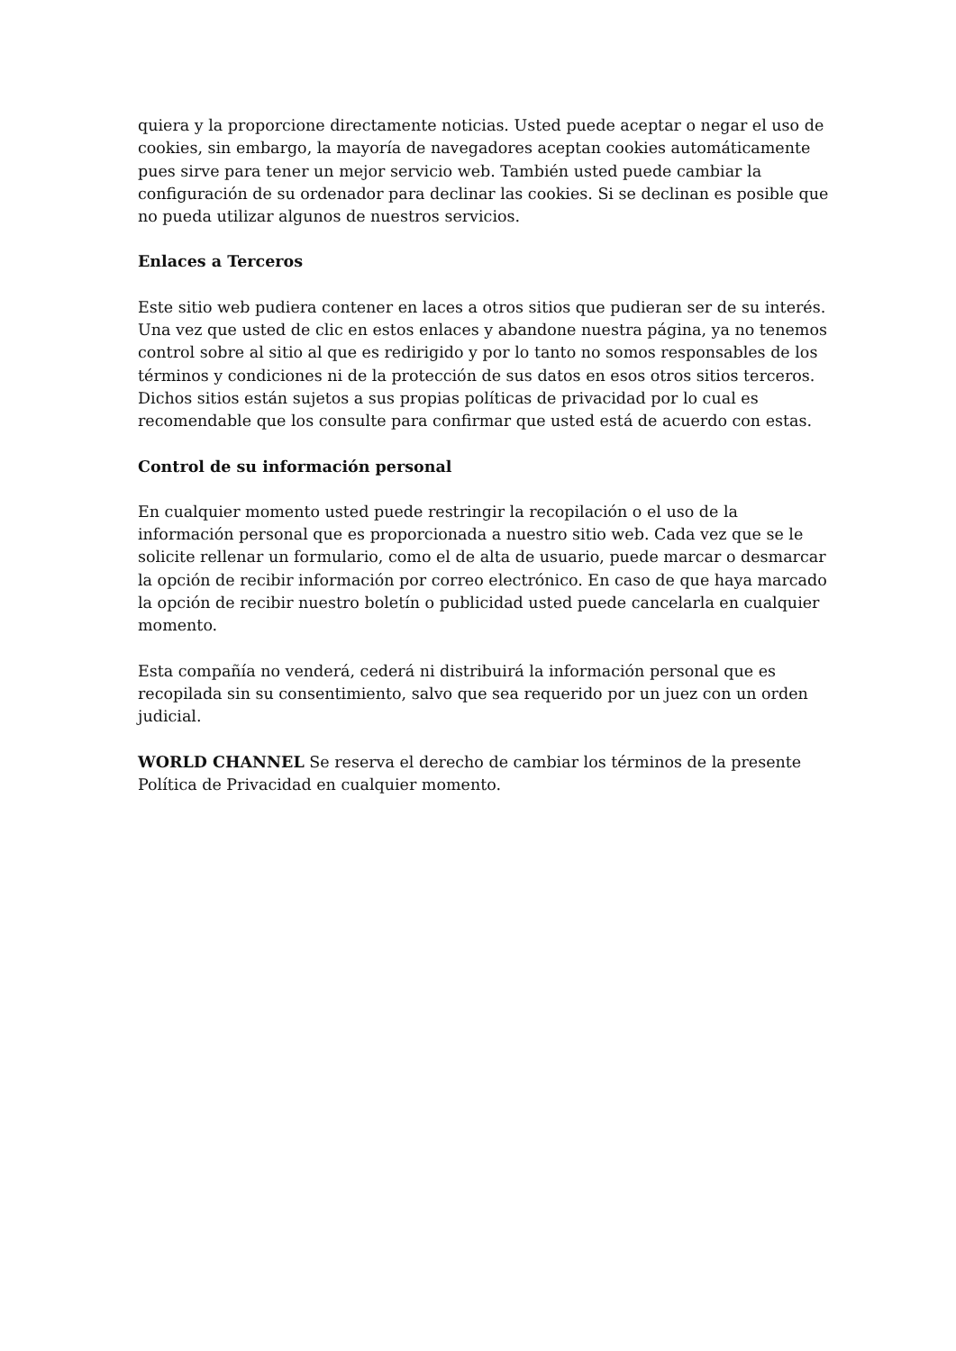quiera y la proporcione directamente noticias. Usted puede aceptar o negar el uso de cookies, sin embargo, la mayoría de navegadores aceptan cookies automáticamente pues sirve para tener un mejor servicio web. También usted puede cambiar la configuración de su ordenador para declinar las cookies. Si se declinan es posible que no pueda utilizar algunos de nuestros servicios.
Enlaces a Terceros
Este sitio web pudiera contener en laces a otros sitios que pudieran ser de su interés. Una vez que usted de clic en estos enlaces y abandone nuestra página, ya no tenemos control sobre al sitio al que es redirigido y por lo tanto no somos responsables de los términos y condiciones ni de la protección de sus datos en esos otros sitios terceros. Dichos sitios están sujetos a sus propias políticas de privacidad por lo cual es recomendable que los consulte para confirmar que usted está de acuerdo con estas.
Control de su información personal
En cualquier momento usted puede restringir la recopilación o el uso de la información personal que es proporcionada a nuestro sitio web. Cada vez que se le solicite rellenar un formulario, como el de alta de usuario, puede marcar o desmarcar la opción de recibir información por correo electrónico. En caso de que haya marcado la opción de recibir nuestro boletín o publicidad usted puede cancelarla en cualquier momento.
Esta compañía no venderá, cederá ni distribuirá la información personal que es recopilada sin su consentimiento, salvo que sea requerido por un juez con un orden judicial.
WORLD CHANNEL Se reserva el derecho de cambiar los términos de la presente Política de Privacidad en cualquier momento.